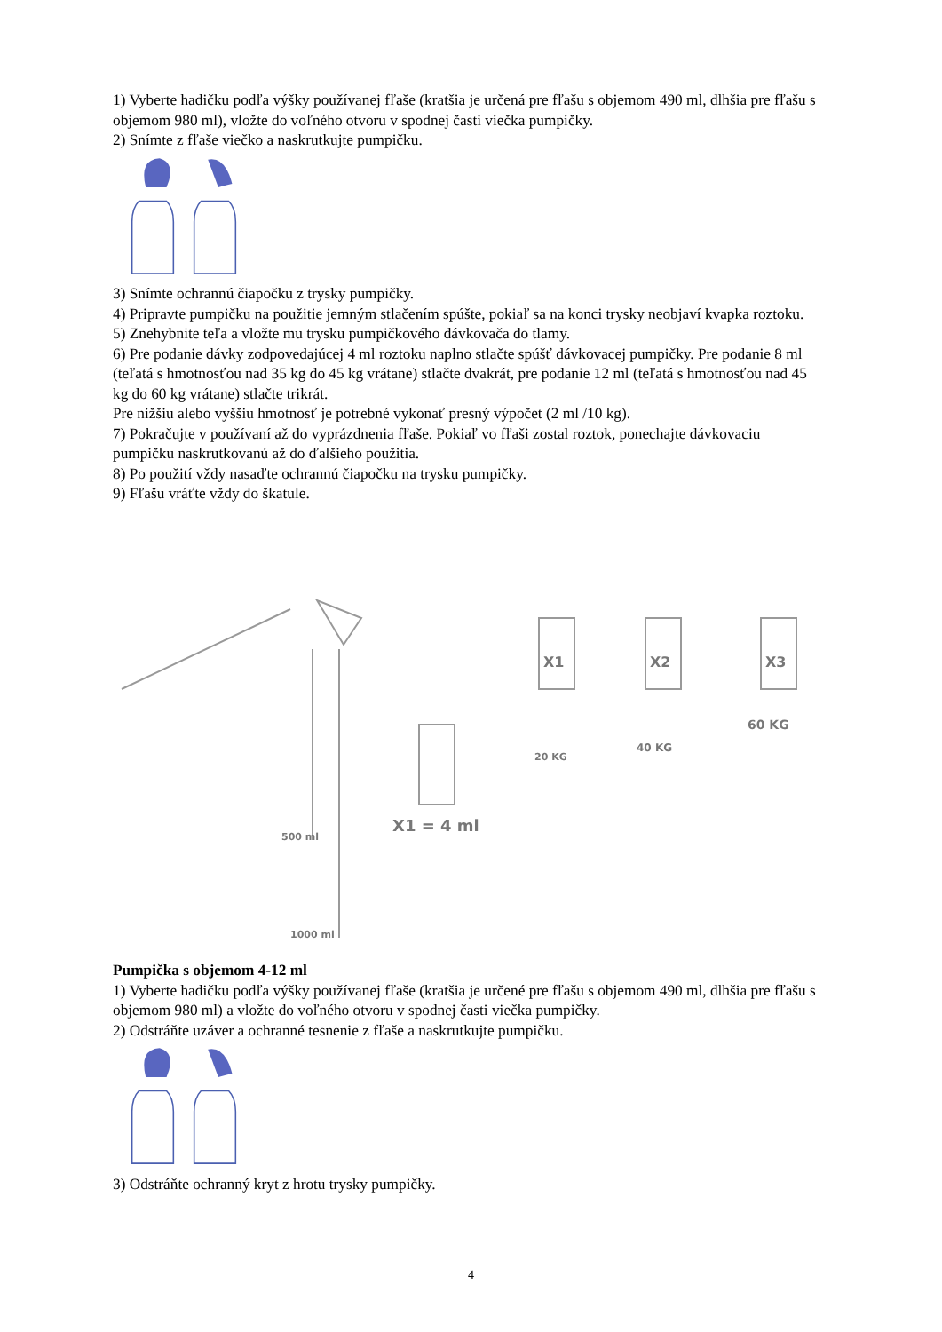1) Vyberte hadičku podľa výšky používanej fľaše (kratšia je určená pre fľašu s objemom 490 ml, dlhšia pre fľašu s objemom 980 ml), vložte do voľného otvoru v spodnej časti viečka pumpičky.
2) Snímte z fľaše viečko a naskrutkujte pumpičku.
3) Snímte ochrannú čiapočku z trysky pumpičky.
4) Pripravte pumpičku na použitie jemným stlačením spúšte, pokiaľ sa na konci trysky neobjaví kvapka roztoku.
5) Znehybnite teľa a vložte mu trysku pumpičkového dávkovača do tlamy.
6) Pre podanie dávky zodpovedajúcej 4 ml roztoku naplno stlačte spúšť dávkovacej pumpičky. Pre podanie 8 ml (teľatá s hmotnosťou nad 35 kg do 45 kg vrátane) stlačte dvakrát, pre podanie 12 ml (teľatá s hmotnosťou nad 45 kg do 60 kg vrátane) stlačte trikrát.
Pre nižšiu alebo vyššiu hmotnosť je potrebné vykonať presný výpočet (2 ml /10 kg).
7) Pokračujte v používaní až do vyprázdnenia fľaše. Pokiaľ vo fľaši zostal roztok, ponechajte dávkovaciu pumpičku naskrutkovanú až do ďalšieho použitia.
8) Po použití vždy nasaďte ochrannú čiapočku na trysku pumpičky.
9) Fľašu vráťte vždy do škatule.
500 ml
1000 ml
X1
X2
X3
X1 = 4 ml
20 KG
40 KG
60 KG
Pumpička s objemom 4-12 ml
1) Vyberte hadičku podľa výšky používanej fľaše (kratšia je určené pre fľašu s objemom 490 ml, dlhšia pre fľašu s objemom 980 ml) a vložte do voľného otvoru v spodnej časti viečka pumpičky.
2) Odstráňte uzáver a ochranné tesnenie z fľaše a naskrutkujte pumpičku.
3) Odstráňte ochranný kryt z hrotu trysky pumpičky.
4